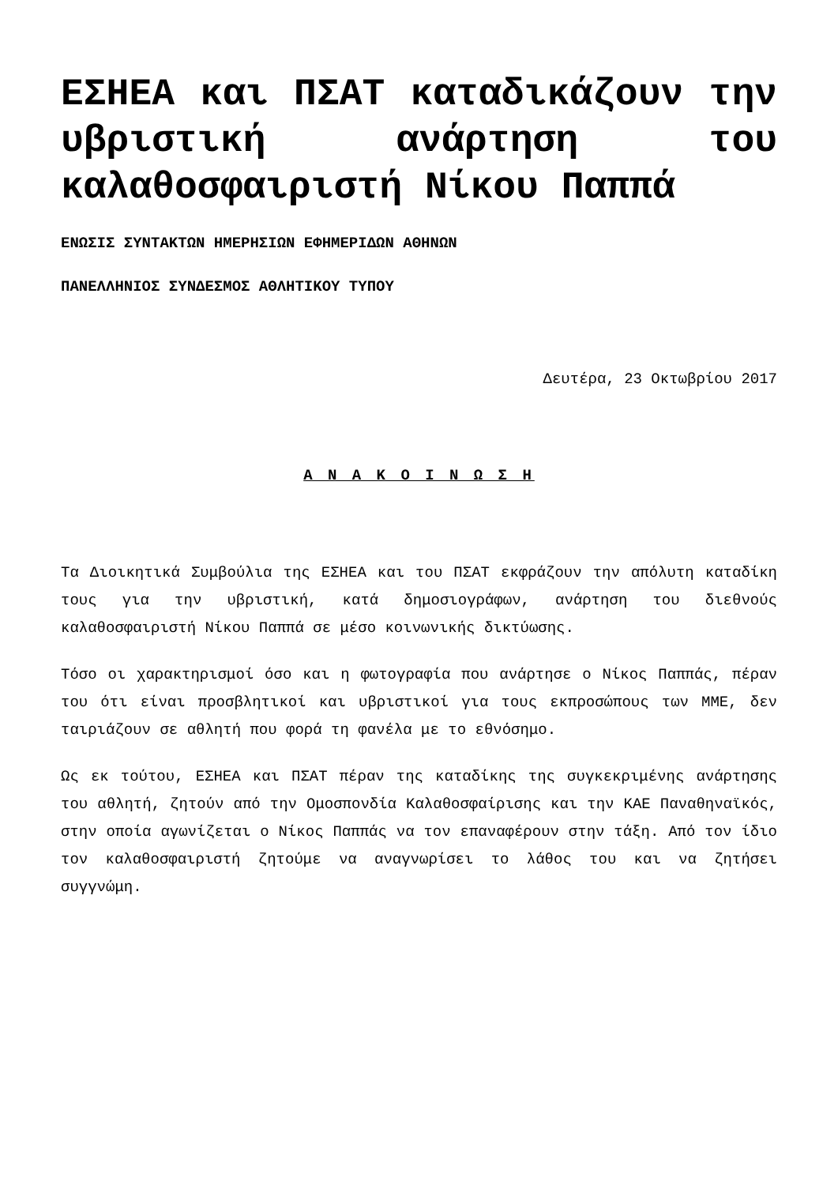ΕΣΗΕΑ και ΠΣΑΤ καταδικάζουν την υβριστική ανάρτηση του καλαθοσφαιριστή Νίκου Παππά
ΕΝΩΣΙΣ ΣΥΝΤΑΚΤΩΝ ΗΜΕΡΗΣΙΩΝ ΕΦΗΜΕΡΙΔΩΝ ΑΘΗΝΩΝ
ΠΑΝΕΛΛΗΝΙΟΣ ΣΥΝΔΕΣΜΟΣ ΑΘΛΗΤΙΚΟΥ ΤΥΠΟΥ
Δευτέρα, 23 Οκτωβρίου 2017
Α Ν Α Κ Ο Ι Ν Ω Σ Η
Τα Διοικητικά Συμβούλια της ΕΣΗΕΑ και του ΠΣΑΤ εκφράζουν την απόλυτη καταδίκη τους για την υβριστική, κατά δημοσιογράφων, ανάρτηση του διεθνούς καλαθοσφαιριστή Νίκου Παππά σε μέσο κοινωνικής δικτύωσης.
Τόσο οι χαρακτηρισμοί όσο και η φωτογραφία που ανάρτησε ο Νίκος Παππάς, πέραν του ότι είναι προσβλητικοί και υβριστικοί για τους εκπροσώπους των ΜΜΕ, δεν ταιριάζουν σε αθλητή που φορά τη φανέλα με το εθνόσημο.
Ως εκ τούτου, ΕΣΗΕΑ και ΠΣΑΤ πέραν της καταδίκης της συγκεκριμένης ανάρτησης του αθλητή, ζητούν από την Ομοσπονδία Καλαθοσφαίρισης και την ΚΑΕ Παναθηναϊκός, στην οποία αγωνίζεται ο Νίκος Παππάς να τον επαναφέρουν στην τάξη. Από τον ίδιο τον καλαθοσφαιριστή ζητούμε να αναγνωρίσει το λάθος του και να ζητήσει συγγνώμη.